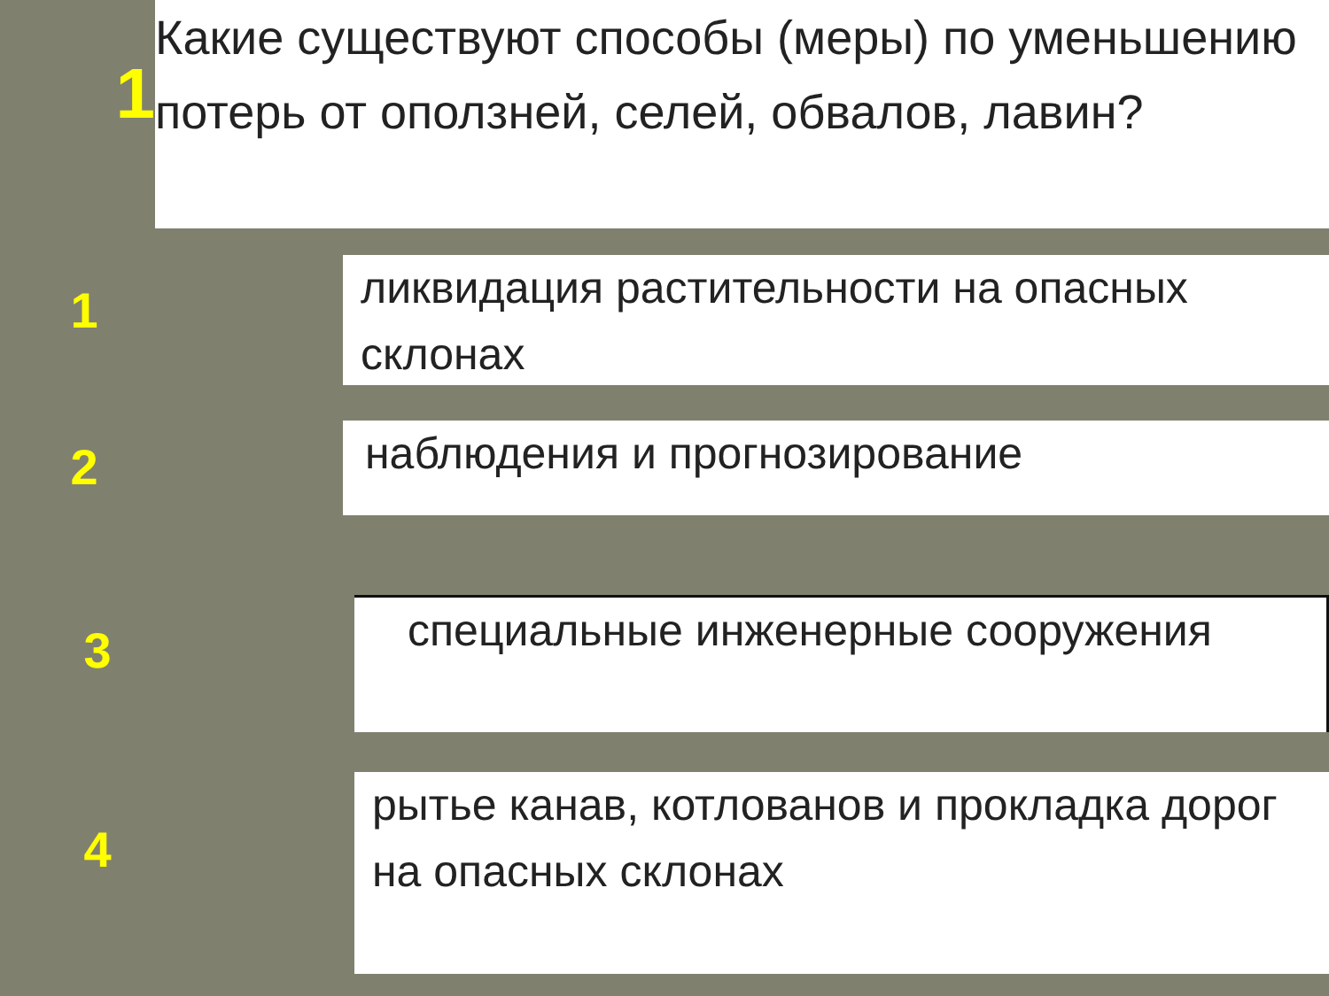1
Какие существуют способы (меры) по уменьшению потерь от оползней, селей, обвалов, лавин?
1
ликвидация растительности на опасных склонах
2
наблюдения и прогнозирование
3
специальные инженерные сооружения
4
рытье канав, котлованов и прокладка дорог на опасных склонах